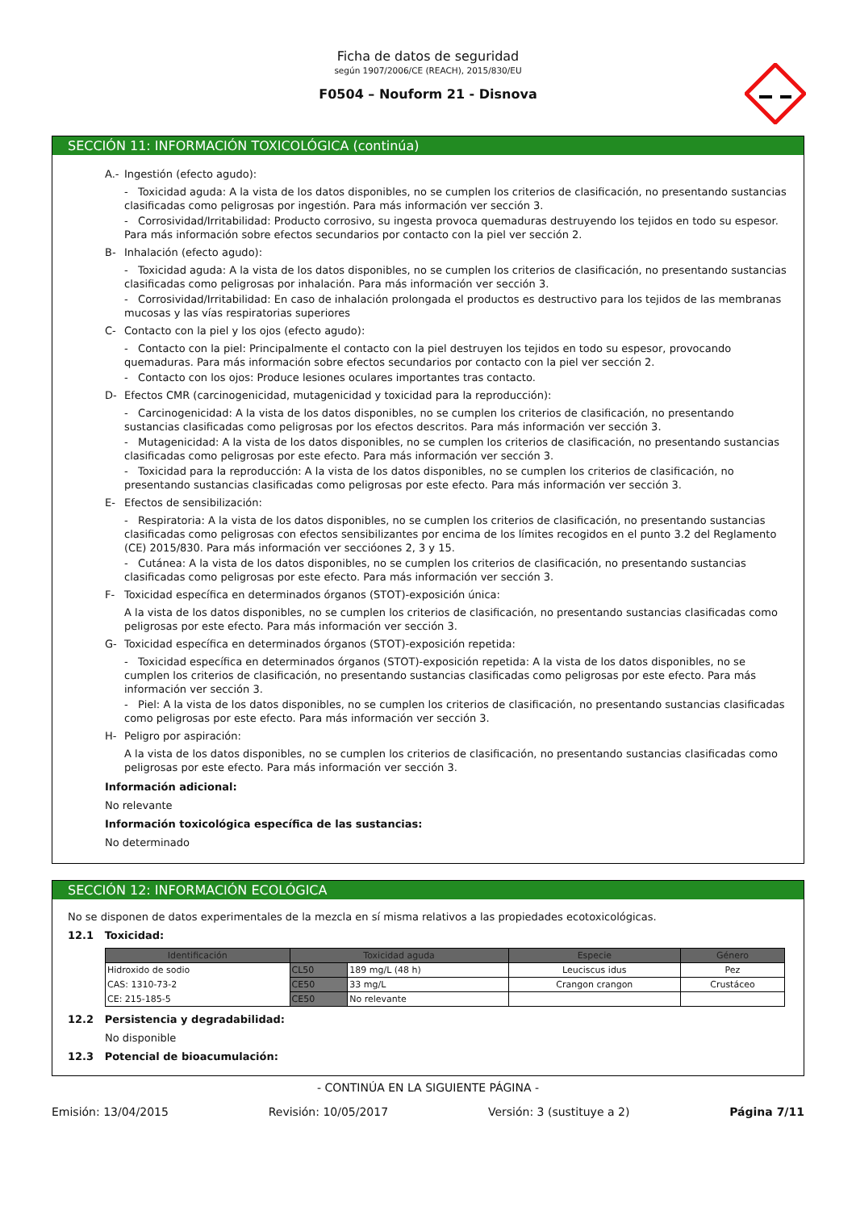Ficha de datos de seguridad
según 1907/2006/CE (REACH), 2015/830/EU
F0504 – Nouform 21 - Disnova
SECCIÓN 11: INFORMACIÓN TOXICOLÓGICA (continúa)
A.- Ingestión (efecto agudo):
- Toxicidad aguda: A la vista de los datos disponibles, no se cumplen los criterios de clasificación, no presentando sustancias clasificadas como peligrosas por ingestión. Para más información ver sección 3.
- Corrosividad/Irritabilidad: Producto corrosivo, su ingesta provoca quemaduras destruyendo los tejidos en todo su espesor. Para más información sobre efectos secundarios por contacto con la piel ver sección 2.
B- Inhalación (efecto agudo):
- Toxicidad aguda: A la vista de los datos disponibles, no se cumplen los criterios de clasificación, no presentando sustancias clasificadas como peligrosas por inhalación. Para más información ver sección 3.
- Corrosividad/Irritabilidad: En caso de inhalación prolongada el productos es destructivo para los tejidos de las membranas mucosas y las vías respiratorias superiores
C- Contacto con la piel y los ojos (efecto agudo):
- Contacto con la piel: Principalmente el contacto con la piel destruyen los tejidos en todo su espesor, provocando quemaduras. Para más información sobre efectos secundarios por contacto con la piel ver sección 2.
- Contacto con los ojos: Produce lesiones oculares importantes tras contacto.
D- Efectos CMR (carcinogenicidad, mutagenicidad y toxicidad para la reproducción):
- Carcinogenicidad: A la vista de los datos disponibles, no se cumplen los criterios de clasificación, no presentando sustancias clasificadas como peligrosas por los efectos descritos. Para más información ver sección 3.
- Mutagenicidad: A la vista de los datos disponibles, no se cumplen los criterios de clasificación, no presentando sustancias clasificadas como peligrosas por este efecto. Para más información ver sección 3.
- Toxicidad para la reproducción: A la vista de los datos disponibles, no se cumplen los criterios de clasificación, no presentando sustancias clasificadas como peligrosas por este efecto. Para más información ver sección 3.
E- Efectos de sensibilización:
- Respiratoria: A la vista de los datos disponibles, no se cumplen los criterios de clasificación, no presentando sustancias clasificadas como peligrosas con efectos sensibilizantes por encima de los límites recogidos en el punto 3.2 del Reglamento (CE) 2015/830. Para más información ver seccióones 2, 3 y 15.
- Cutánea: A la vista de los datos disponibles, no se cumplen los criterios de clasificación, no presentando sustancias clasificadas como peligrosas por este efecto. Para más información ver sección 3.
F- Toxicidad específica en determinados órganos (STOT)-exposición única:
A la vista de los datos disponibles, no se cumplen los criterios de clasificación, no presentando sustancias clasificadas como peligrosas por este efecto. Para más información ver sección 3.
G- Toxicidad específica en determinados órganos (STOT)-exposición repetida:
- Toxicidad específica en determinados órganos (STOT)-exposición repetida: A la vista de los datos disponibles, no se cumplen los criterios de clasificación, no presentando sustancias clasificadas como peligrosas por este efecto. Para más información ver sección 3.
- Piel: A la vista de los datos disponibles, no se cumplen los criterios de clasificación, no presentando sustancias clasificadas como peligrosas por este efecto. Para más información ver sección 3.
H- Peligro por aspiración:
A la vista de los datos disponibles, no se cumplen los criterios de clasificación, no presentando sustancias clasificadas como peligrosas por este efecto. Para más información ver sección 3.
Información adicional:
No relevante
Información toxicológica específica de las sustancias:
No determinado
SECCIÓN 12: INFORMACIÓN ECOLÓGICA
No se disponen de datos experimentales de la mezcla en sí misma relativos a las propiedades ecotoxicológicas.
12.1 Toxicidad:
| Identificación | Toxicidad aguda | | Especie | Género |
| --- | --- | --- | --- | --- |
| Hidroxido de sodio | CL50 | 189 mg/L (48 h) | Leuciscus idus | Pez |
| CAS: 1310-73-2 | CE50 | 33 mg/L | Crangon crangon | Crustáceo |
| CE: 215-185-5 | CE50 | No relevante | | |
12.2 Persistencia y degradabilidad:
No disponible
12.3 Potencial de bioacumulación:
- CONTINÚA EN LA SIGUIENTE PÁGINA -
Emisión: 13/04/2015 Revisión: 10/05/2017 Versión: 3 (sustituye a 2) Página 7/11